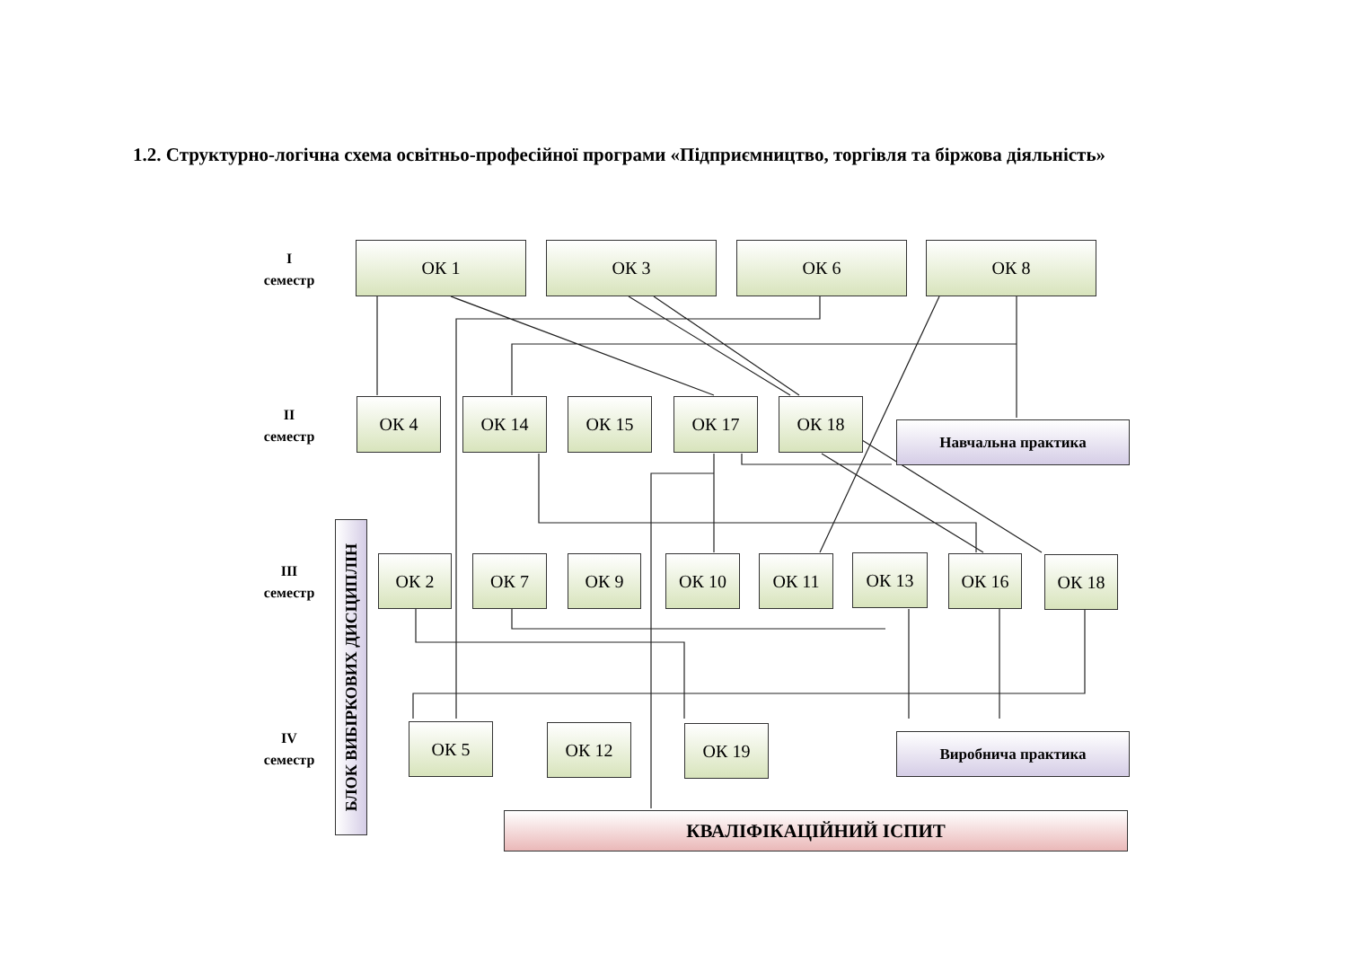1.2. Структурно-логічна схема освітньо-професійної програми «Підприємництво, торгівля та біржова діяльність»
I
семестр
II
семестр
III
семестр
IV
семестр
ОК 1 ОК 3 ОК 6 ОК 8
ОК 4 ОК 14 ОК 15 ОК 17 ОК 18
Навчальна практика
БЛОК ВИБІРКОВИХ ДИСЦИПЛІН
ОК 2 ОК 7 ОК 9 ОК 10 ОК 11 ОК 13 ОК 16 ОК 18
ОК 5 ОК 12 ОК 19 Виробнича практика
КВАЛІФІКАЦІЙНИЙ ІСПИТ